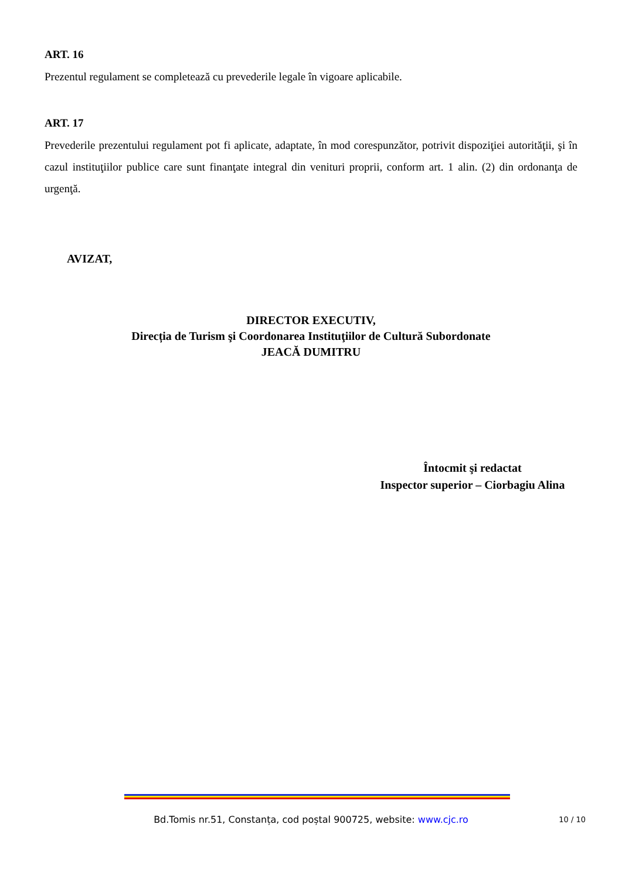ART. 16
Prezentul regulament se completează cu prevederile legale în vigoare aplicabile.
ART. 17
Prevederile prezentului regulament pot fi aplicate, adaptate, în mod corespunzător, potrivit dispoziţiei autorităţii, şi în cazul instituţiilor publice care sunt finanţate integral din venituri proprii, conform art. 1 alin. (2) din ordonanţa de urgenţă.
AVIZAT,
DIRECTOR EXECUTIV,
Direcția de Turism şi Coordonarea Instituţiilor de Cultură Subordonate
JEACĂ DUMITRU
Întocmit şi redactat
Inspector superior – Ciorbagiu Alina
Bd.Tomis nr.51, Constanța, cod poștal 900725, website: www.cjc.ro 10 / 10